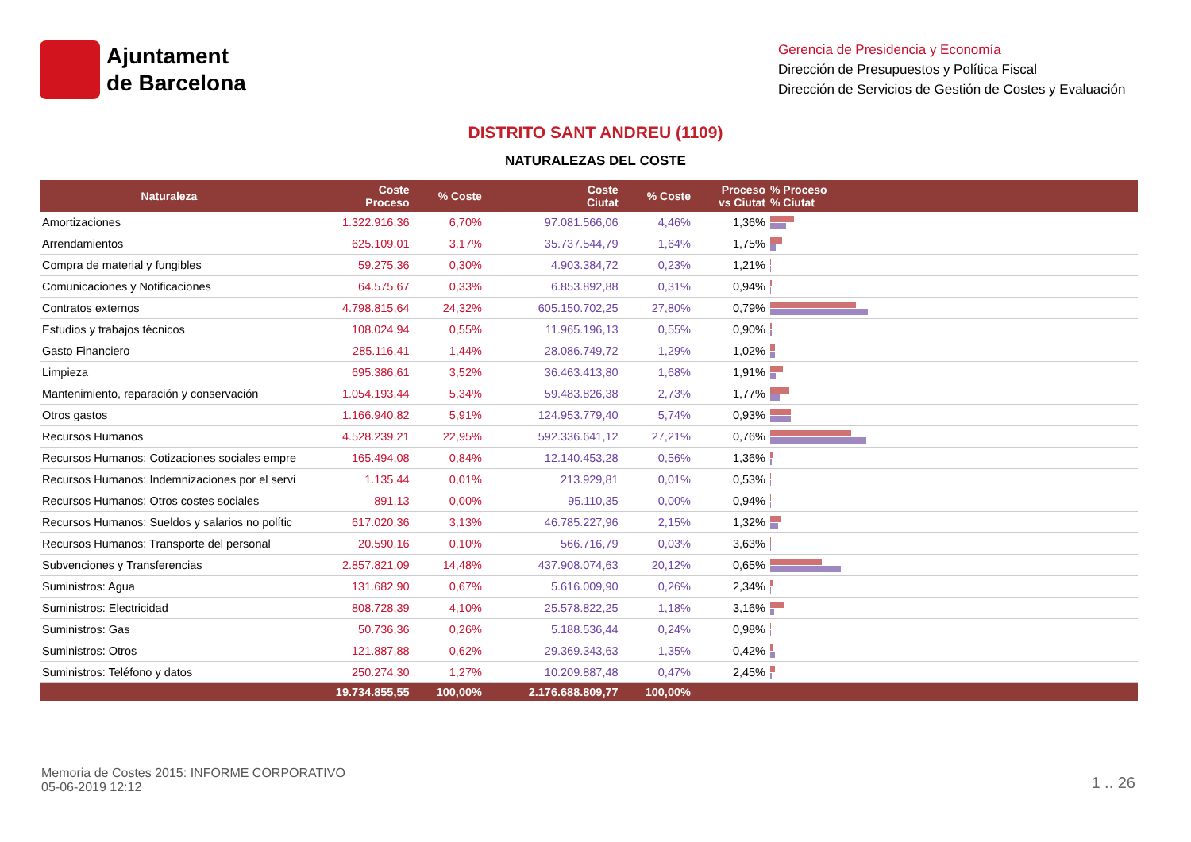Ajuntament
de Barcelona
Gerencia de Presidencia y Economía
Dirección de Presupuestos y Política Fiscal
Dirección de Servicios de Gestión de Costes y Evaluación
DISTRITO SANT ANDREU (1109)
NATURALEZAS DEL COSTE
| Naturaleza | Coste Proceso | % Coste | Coste Ciutat | % Coste | Proceso vs Ciutat | % Proceso % Ciutat |
| --- | --- | --- | --- | --- | --- | --- |
| Amortizaciones | 1.322.916,36 | 6,70% | 97.081.566,06 | 4,46% | 1,36% | |
| Arrendamientos | 625.109,01 | 3,17% | 35.737.544,79 | 1,64% | 1,75% | |
| Compra de material y fungibles | 59.275,36 | 0,30% | 4.903.384,72 | 0,23% | 1,21% | |
| Comunicaciones y Notificaciones | 64.575,67 | 0,33% | 6.853.892,88 | 0,31% | 0,94% | |
| Contratos externos | 4.798.815,64 | 24,32% | 605.150.702,25 | 27,80% | 0,79% | |
| Estudios y trabajos técnicos | 108.024,94 | 0,55% | 11.965.196,13 | 0,55% | 0,90% | |
| Gasto Financiero | 285.116,41 | 1,44% | 28.086.749,72 | 1,29% | 1,02% | |
| Limpieza | 695.386,61 | 3,52% | 36.463.413,80 | 1,68% | 1,91% | |
| Mantenimiento, reparación y conservación | 1.054.193,44 | 5,34% | 59.483.826,38 | 2,73% | 1,77% | |
| Otros gastos | 1.166.940,82 | 5,91% | 124.953.779,40 | 5,74% | 0,93% | |
| Recursos Humanos | 4.528.239,21 | 22,95% | 592.336.641,12 | 27,21% | 0,76% | |
| Recursos Humanos: Cotizaciones sociales empre | 165.494,08 | 0,84% | 12.140.453,28 | 0,56% | 1,36% | |
| Recursos Humanos: Indemnizaciones por el servi | 1.135,44 | 0,01% | 213.929,81 | 0,01% | 0,53% | |
| Recursos Humanos: Otros costes sociales | 891,13 | 0,00% | 95.110,35 | 0,00% | 0,94% | |
| Recursos Humanos: Sueldos y salarios no polític | 617.020,36 | 3,13% | 46.785.227,96 | 2,15% | 1,32% | |
| Recursos Humanos: Transporte del personal | 20.590,16 | 0,10% | 566.716,79 | 0,03% | 3,63% | |
| Subvenciones y Transferencias | 2.857.821,09 | 14,48% | 437.908.074,63 | 20,12% | 0,65% | |
| Suministros: Agua | 131.682,90 | 0,67% | 5.616.009,90 | 0,26% | 2,34% | |
| Suministros: Electricidad | 808.728,39 | 4,10% | 25.578.822,25 | 1,18% | 3,16% | |
| Suministros: Gas | 50.736,36 | 0,26% | 5.188.536,44 | 0,24% | 0,98% | |
| Suministros: Otros | 121.887,88 | 0,62% | 29.369.343,63 | 1,35% | 0,42% | |
| Suministros: Teléfono y datos | 250.274,30 | 1,27% | 10.209.887,48 | 0,47% | 2,45% | |
| | 19.734.855,55 | 100,00% | 2.176.688.809,77 | 100,00% | | |
Memoria de Costes 2015: INFORME CORPORATIVO
05-06-2019 12:12
1 .. 26